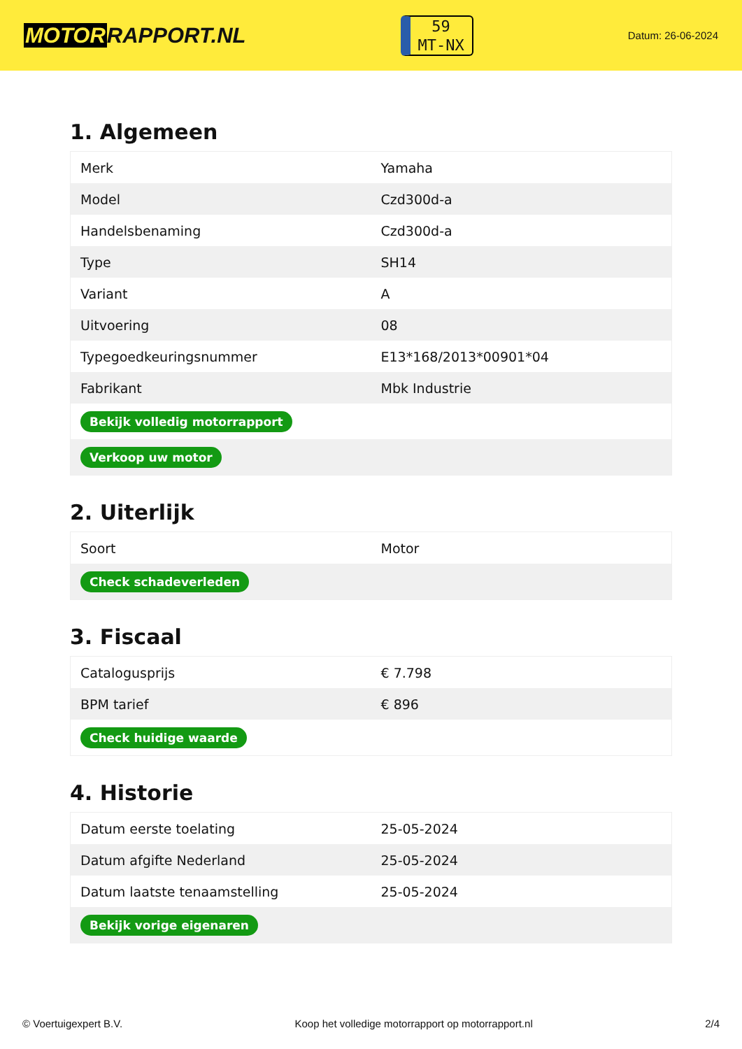MOTORRAPPORT.NL
59
MT-NX
Datum: 26-06-2024
1. Algemeen
| Merk | Yamaha |
| Model | Czd300d-a |
| Handelsbenaming | Czd300d-a |
| Type | SH14 |
| Variant | A |
| Uitvoering | 08 |
| Typegoedkeuringsnummer | E13*168/2013*00901*04 |
| Fabrikant | Mbk Industrie |
| Bekijk volledig motorrapport | |
| Verkoop uw motor | |
2. Uiterlijk
| Soort | Motor |
| Check schadeverleden | |
3. Fiscaal
| Catalogusprijs | € 7.798 |
| BPM tarief | € 896 |
| Check huidige waarde | |
4. Historie
| Datum eerste toelating | 25-05-2024 |
| Datum afgifte Nederland | 25-05-2024 |
| Datum laatste tenaamstelling | 25-05-2024 |
| Bekijk vorige eigenaren | |
© Voertuigexpert B.V. Koop het volledige motorrapport op motorrapport.nl 2/4